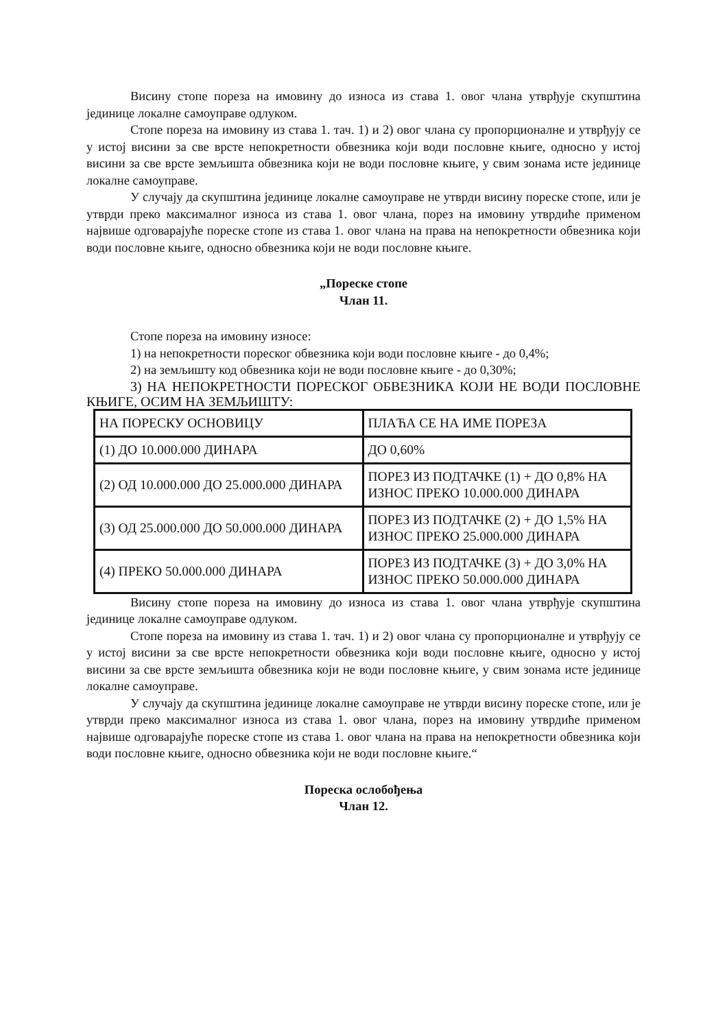Висину стопе пореза на имовину до износа из става 1. овог члана утврђује скупштина јединице локалне самоуправе одлуком.
Стопе пореза на имовину из става 1. тач. 1) и 2) овог члана су пропорционалне и утврђују се у истој висини за све врсте непокретности обвезника који води пословне књиге, односно у истој висини за све врсте земљишта обвезника који не води пословне књиге, у свим зонама исте јединице локалне самоуправе.
У случају да скупштина јединице локалне самоуправе не утврди висину пореске стопе, или је утврди преко максималног износа из става 1. овог члана, порез на имовину утврдиће применом највише одговарајуће пореске стопе из става 1. овог члана на права на непокретности обвезника који води пословне књиге, односно обвезника који не води пословне књиге.
„Пореске стопе
Члан 11.
Стопе пореза на имовину износе:
1) на непокретности пореског обвезника који води пословне књиге - до 0,4%;
2) на земљишту код обвезника који не води пословне књиге - до 0,30%;
3) НА НЕПОКРЕТНОСТИ ПОРЕСКОГ ОБВЕЗНИКА КОЈИ НЕ ВОДИ ПОСЛОВНЕ КЊИГЕ, ОСИМ НА ЗЕМЉИШТУ:
| НА ПОРЕСКУ ОСНОВИЦУ | ПЛАЋА СЕ НА ИМЕ ПОРЕЗА |
| (1) ДО 10.000.000 ДИНАРА | ДО 0,60% |
| (2) ОД 10.000.000 ДО 25.000.000 ДИНАРА | ПОРЕЗ ИЗ ПОДТАЧКЕ (1) + ДО 0,8% НА ИЗНОС ПРЕКО 10.000.000 ДИНАРА |
| (3) ОД 25.000.000 ДО 50.000.000 ДИНАРА | ПОРЕЗ ИЗ ПОДТАЧКЕ (2) + ДО 1,5% НА ИЗНОС ПРЕКО 25.000.000 ДИНАРА |
| (4) ПРЕКО 50.000.000 ДИНАРА | ПОРЕЗ ИЗ ПОДТАЧКЕ (3) + ДО 3,0% НА ИЗНОС ПРЕКО 50.000.000 ДИНАРА |
Висину стопе пореза на имовину до износа из става 1. овог члана утврђује скупштина јединице локалне самоуправе одлуком.
Стопе пореза на имовину из става 1. тач. 1) и 2) овог члана су пропорционалне и утврђују се у истој висини за све врсте непокретности обвезника који води пословне књиге, односно у истој висини за све врсте земљишта обвезника који не води пословне књиге, у свим зонама исте јединице локалне самоуправе.
У случају да скупштина јединице локалне самоуправе не утврди висину пореске стопе, или је утврди преко максималног износа из става 1. овог члана, порез на имовину утврдиће применом највише одговарајуће пореске стопе из става 1. овог члана на права на непокретности обвезника који води пословне књиге, односно обвезника који не води пословне књиге.“
Пореска ослобођења
Члан 12.